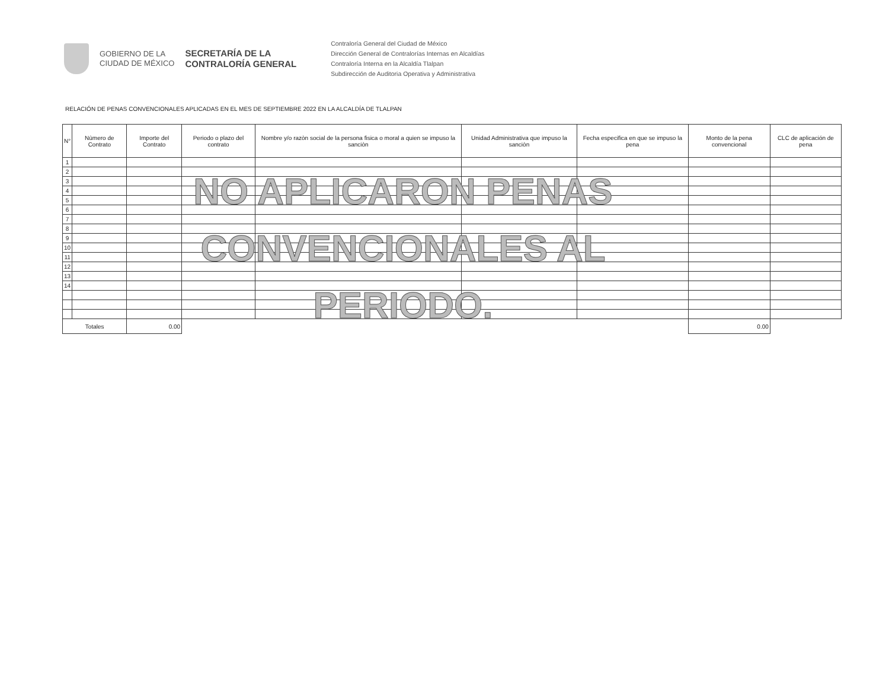GOBIERNO DE LA
CIUDAD DE MÉXICO
SECRETARÍA DE LA
CONTRALORÍA GENERAL
Contraloría General del Ciudad de México
Dirección General de Contralorías Internas en Alcaldías
Contraloría Interna en la Alcaldía Tlalpan
Subdirección de Auditoria Operativa y Administrativa
RELACIÓN DE PENAS CONVENCIONALES APLICADAS EN EL MES DE SEPTIEMBRE 2022 EN LA ALCALDÍA DE TLALPAN
| N° | Nùmero de Contrato | Importe del Contrato | Periodo o plazo del contrato | Nombre y/o razòn social de la persona fisica o moral a quien se impuso la sanciòn | Unidad Administrativa que impuso la sanciòn | Fecha especifica en que se impuso la pena | Monto de la pena convencional | CLC de aplicación de pena |
| --- | --- | --- | --- | --- | --- | --- | --- | --- |
| 1 | | | | | | | | |
| 2 | | | | | | | | |
| 3 | | | | | | | | |
| 4 | | | | | | | | |
| 5 | | | | | | | | |
| 6 | | | | | | | | |
| 7 | | | | | | | | |
| 8 | | | | | | | | |
| 9 | | | | | | | | |
| 10 | | | | | | | | |
| 11 | | | | | | | | |
| 12 | | | | | | | | |
| 13 | | | | | | | | |
| 14 | | | | | | | | |
| Totales | | 0.00 | | | | | 0.00 | |
NO APLICARON PENAS
CONVENCIONALES AL PERIODO.